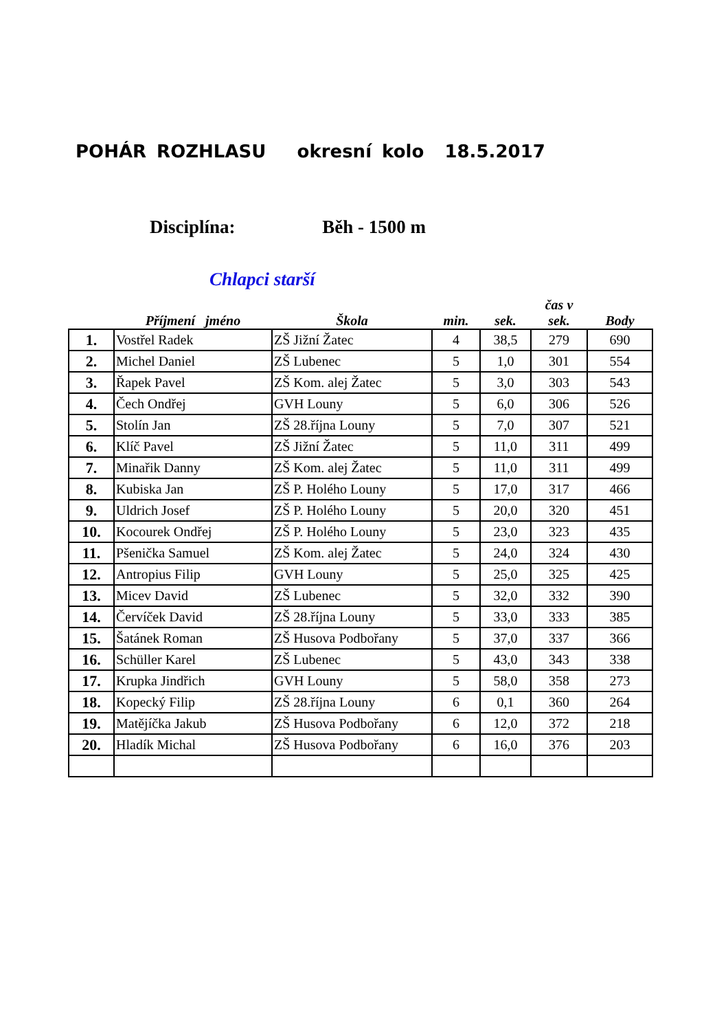POHÁR ROZHLASU okresní kolo 18.5.2017
Disciplína: Běh - 1500 m
Chlapci starší
| | Příjmení jméno | Škola | min. | sek. | čas v sek. | Body |
| --- | --- | --- | --- | --- | --- | --- |
| 1. | Vostřel Radek | ZŠ Jižní Žatec | 4 | 38,5 | 279 | 690 |
| 2. | Michel Daniel | ZŠ Lubenec | 5 | 1,0 | 301 | 554 |
| 3. | Řapek Pavel | ZŠ Kom. alej Žatec | 5 | 3,0 | 303 | 543 |
| 4. | Čech Ondřej | GVH Louny | 5 | 6,0 | 306 | 526 |
| 5. | Stolín Jan | ZŠ 28.října Louny | 5 | 7,0 | 307 | 521 |
| 6. | Klíč Pavel | ZŠ Jižní Žatec | 5 | 11,0 | 311 | 499 |
| 7. | Minařik Danny | ZŠ Kom. alej Žatec | 5 | 11,0 | 311 | 499 |
| 8. | Kubiska Jan | ZŠ P. Holého Louny | 5 | 17,0 | 317 | 466 |
| 9. | Uldrich Josef | ZŠ P. Holého Louny | 5 | 20,0 | 320 | 451 |
| 10. | Kocourek Ondřej | ZŠ P. Holého Louny | 5 | 23,0 | 323 | 435 |
| 11. | Pšenička Samuel | ZŠ Kom. alej Žatec | 5 | 24,0 | 324 | 430 |
| 12. | Antropius Filip | GVH Louny | 5 | 25,0 | 325 | 425 |
| 13. | Micev David | ZŠ Lubenec | 5 | 32,0 | 332 | 390 |
| 14. | Červíček David | ZŠ 28.října Louny | 5 | 33,0 | 333 | 385 |
| 15. | Šatánek Roman | ZŠ Husova Podbořany | 5 | 37,0 | 337 | 366 |
| 16. | Schüller Karel | ZŠ Lubenec | 5 | 43,0 | 343 | 338 |
| 17. | Krupka Jindřich | GVH Louny | 5 | 58,0 | 358 | 273 |
| 18. | Kopecký Filip | ZŠ 28.října Louny | 6 | 0,1 | 360 | 264 |
| 19. | Matějíčka Jakub | ZŠ Husova Podbořany | 6 | 12,0 | 372 | 218 |
| 20. | Hladík Michal | ZŠ Husova Podbořany | 6 | 16,0 | 376 | 203 |